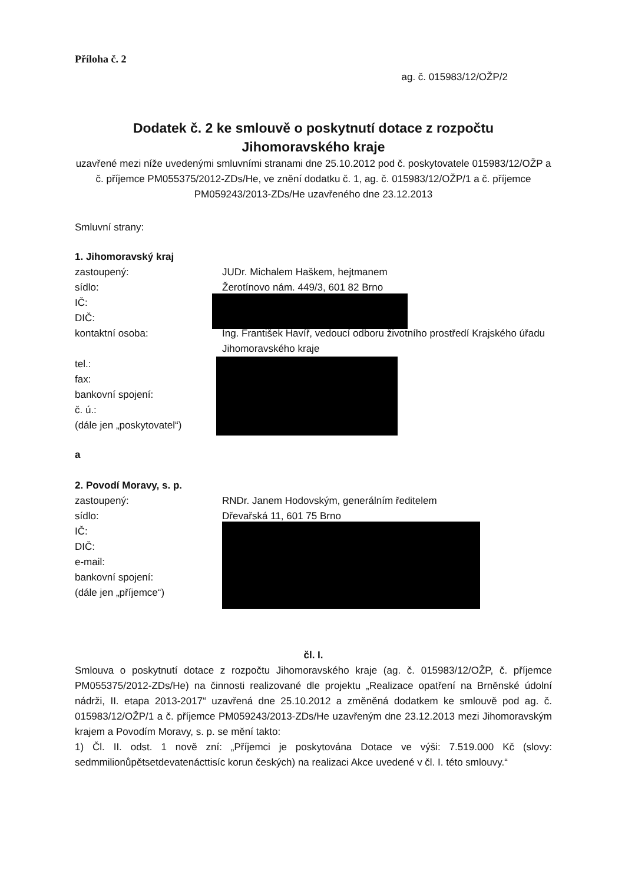Příloha č. 2
ag. č. 015983/12/OŽP/2
Dodatek č. 2 ke smlouvě o poskytnutí dotace z rozpočtu
Jihomoravského kraje
uzavřené mezi níže uvedenými smluvními stranami dne 25.10.2012 pod č. poskytovatele 015983/12/OŽP a č. příjemce PM055375/2012-ZDs/He, ve znění dodatku č. 1, ag. č. 015983/12/OŽP/1 a č. příjemce PM059243/2013-ZDs/He uzavřeného dne 23.12.2013
Smluvní strany:
1. Jihomoravský kraj
zastoupený: JUDr. Michalem Haškem, hejtmanem
sídlo: Žerotínovo nám. 449/3, 601 82 Brno
IČ:
DIČ:
kontaktní osoba: Ing. František Havíř, vedoucí odboru životního prostředí Krajského úřadu Jihomoravského kraje
tel.:
fax:
bankovní spojení:
č. ú.:
(dále jen „poskytovatel“)
a
2. Povodí Moravy, s. p.
zastoupený: RNDr. Janem Hodovským, generálním ředitelem
sídlo: Dřevařská 11, 601 75 Brno
IČ:
DIČ:
e-mail:
bankovní spojení:
(dále jen „příjemce“)
čl. I.
Smlouva o poskytnutí dotace z rozpočtu Jihomoravského kraje (ag. č. 015983/12/OŽP, č. příjemce PM055375/2012-ZDs/He) na činnosti realizované dle projektu „Realizace opatření na Brněnské údolní nádrži, II. etapa 2013-2017“ uzavřená dne 25.10.2012 a změněná dodatkem ke smlouvě pod ag. č. 015983/12/OŽP/1 a č. příjemce PM059243/2013-ZDs/He uzavřeným dne 23.12.2013 mezi Jihomoravským krajem a Povodím Moravy, s. p. se mění takto:
1) Čl. II. odst. 1 nově zní: „Příjemci je poskytována Dotace ve výši: 7.519.000 Kč (slovy: sedmmilionůpětsetdevatenácttisíc korun českých) na realizaci Akce uvedené v čl. I. této smlouvy.“